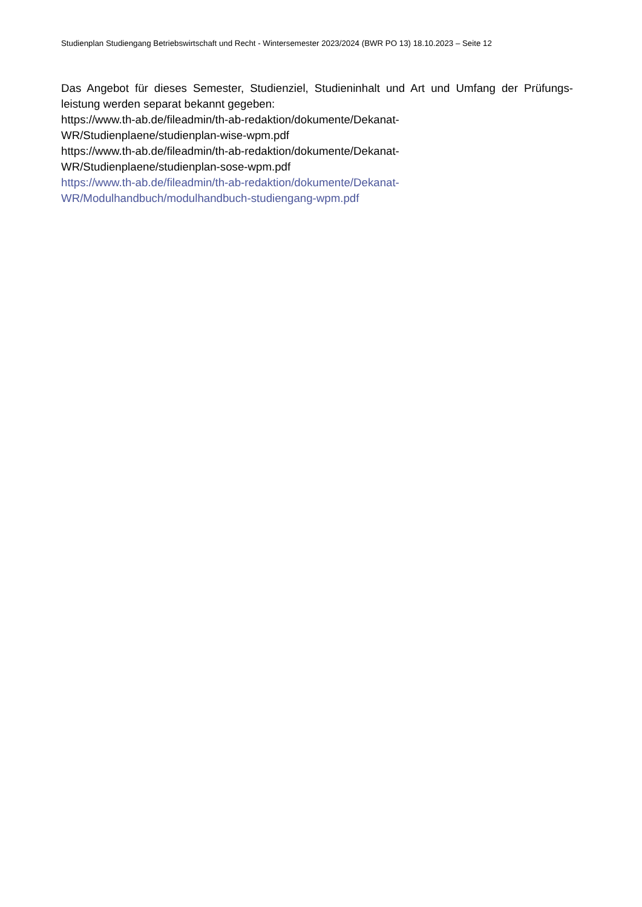Studienplan Studiengang Betriebswirtschaft und Recht - Wintersemester 2023/2024 (BWR PO 13) 18.10.2023 – Seite 12
Das Angebot für dieses Semester, Studienziel, Studieninhalt und Art und Umfang der Prüfungs-leistung werden separat bekannt gegeben:
https://www.th-ab.de/fileadmin/th-ab-redaktion/dokumente/Dekanat-
WR/Studienplaene/studienplan-wise-wpm.pdf
https://www.th-ab.de/fileadmin/th-ab-redaktion/dokumente/Dekanat-
WR/Studienplaene/studienplan-sose-wpm.pdf
https://www.th-ab.de/fileadmin/th-ab-redaktion/dokumente/Dekanat-
WR/Modulhandbuch/modulhandbuch-studiengang-wpm.pdf